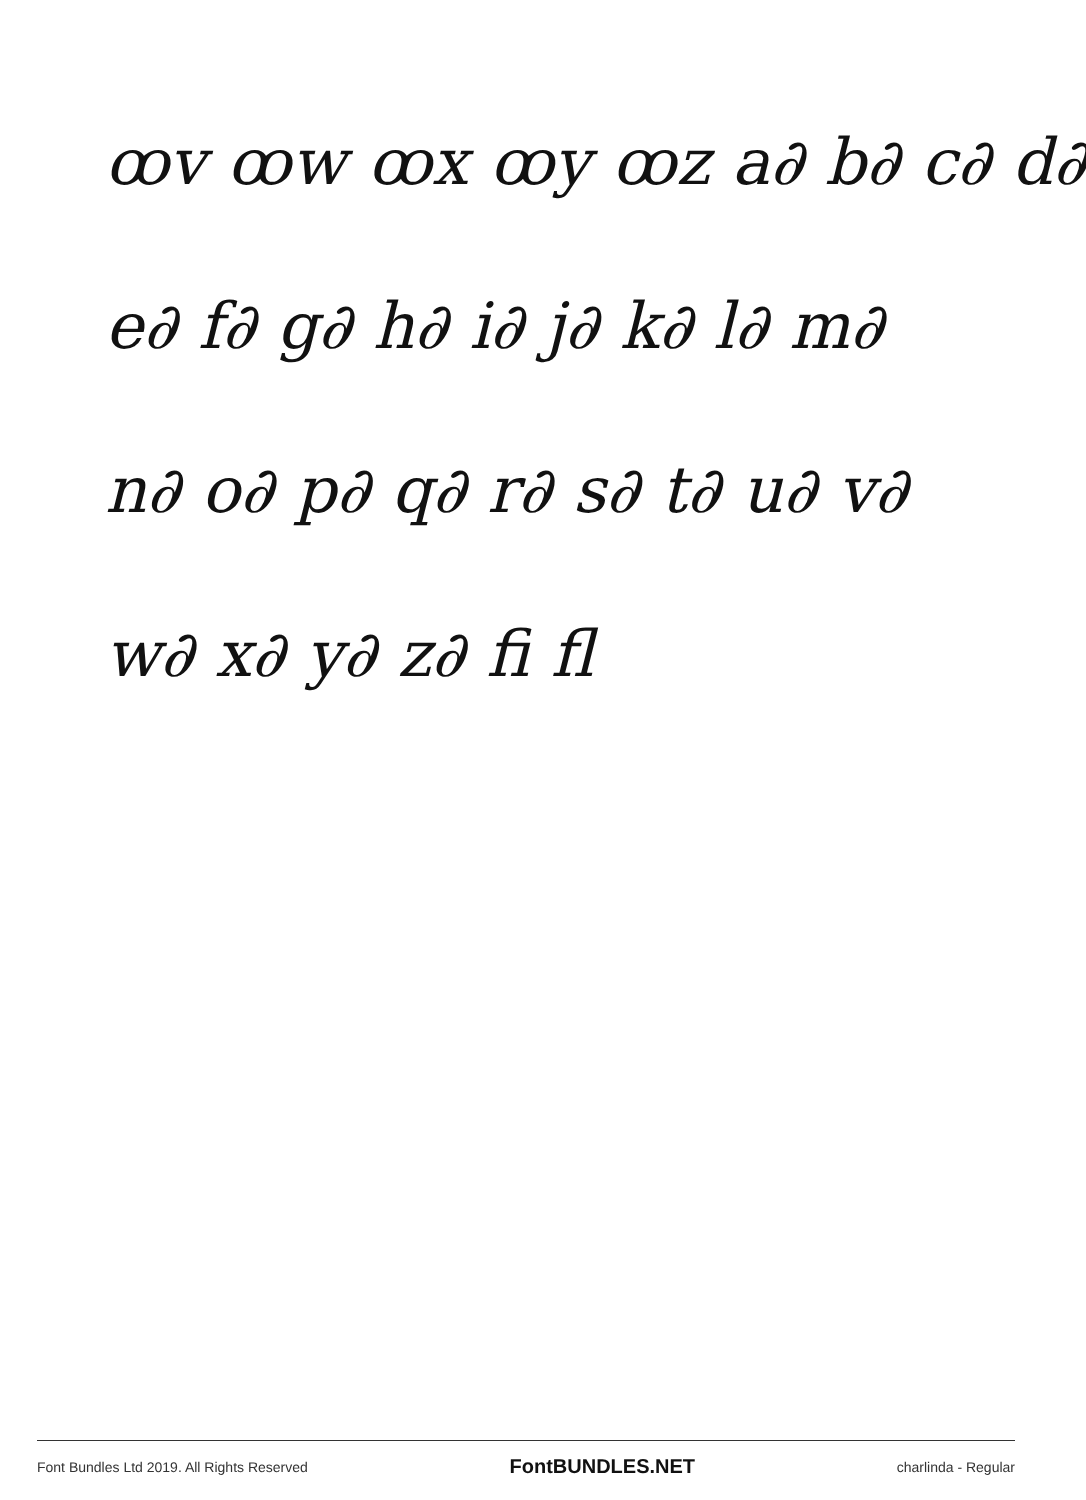ꝏv ꝏw ꝏx ꝏy ꝏz a∂ b∂ c∂ d∂
e∂ f∂ g∂ h∂ i∂ j∂ k∂ l∂ m∂
n∂ o∂ p∂ q∂ r∂ s∂ t∂ u∂ v∂
w∂ x∂ y∂ z∂ fi fl
Font Bundles Ltd 2019. All Rights Reserved FontBUNDLES.NET charlinda - Regular